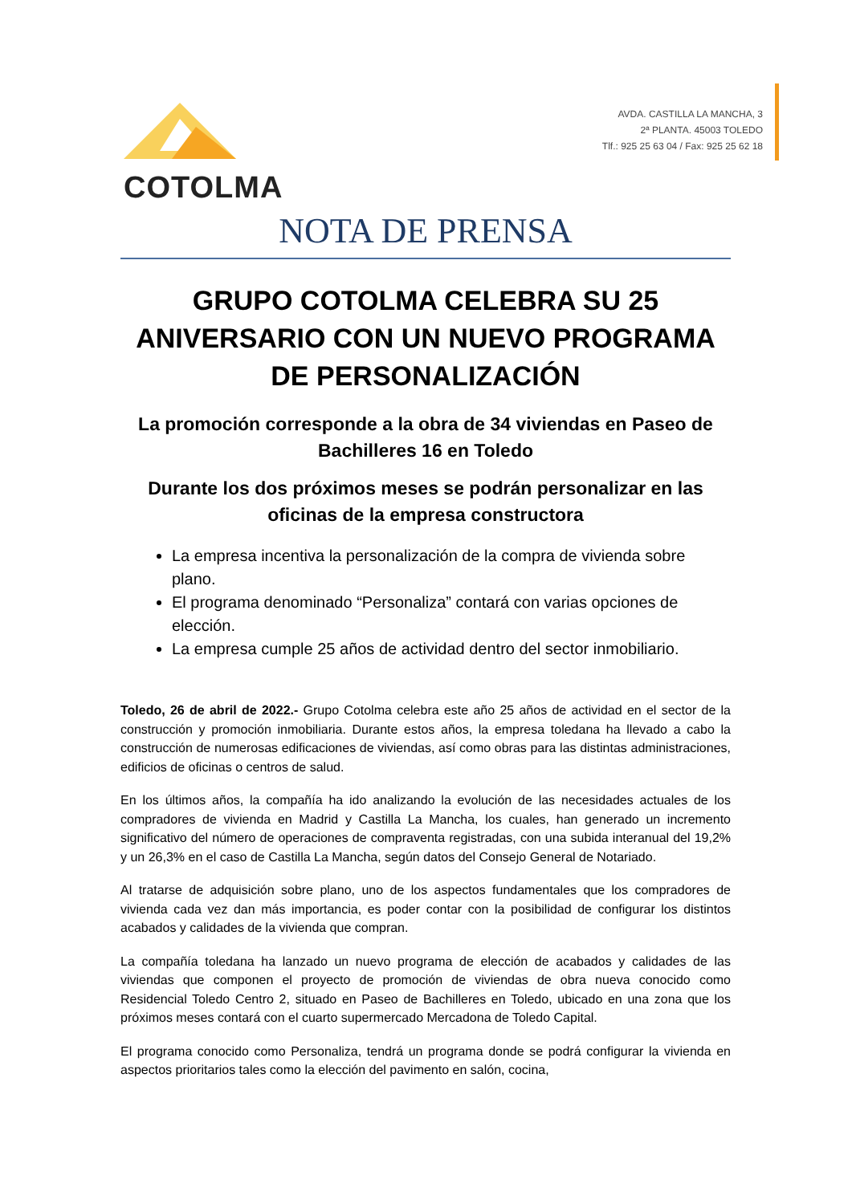COTOLMA
AVDA. CASTILLA LA MANCHA, 3
2ª PLANTA. 45003 TOLEDO
Tlf.: 925 25 63 04 / Fax: 925 25 62 18
NOTA DE PRENSA
GRUPO COTOLMA CELEBRA SU 25 ANIVERSARIO CON UN NUEVO PROGRAMA DE PERSONALIZACIÓN
La promoción corresponde a la obra de 34 viviendas en Paseo de Bachilleres 16 en Toledo
Durante los dos próximos meses se podrán personalizar en las oficinas de la empresa constructora
La empresa incentiva la personalización de la compra de vivienda sobre plano.
El programa denominado “Personaliza” contará con varias opciones de elección.
La empresa cumple 25 años de actividad dentro del sector inmobiliario.
Toledo, 26 de abril de 2022.- Grupo Cotolma celebra este año 25 años de actividad en el sector de la construcción y promoción inmobiliaria. Durante estos años, la empresa toledana ha llevado a cabo la construcción de numerosas edificaciones de viviendas, así como obras para las distintas administraciones, edificios de oficinas o centros de salud.
En los últimos años, la compañía ha ido analizando la evolución de las necesidades actuales de los compradores de vivienda en Madrid y Castilla La Mancha, los cuales, han generado un incremento significativo del número de operaciones de compraventa registradas, con una subida interanual del 19,2% y un 26,3% en el caso de Castilla La Mancha, según datos del Consejo General de Notariado.
Al tratarse de adquisición sobre plano, uno de los aspectos fundamentales que los compradores de vivienda cada vez dan más importancia, es poder contar con la posibilidad de configurar los distintos acabados y calidades de la vivienda que compran.
La compañía toledana ha lanzado un nuevo programa de elección de acabados y calidades de las viviendas que componen el proyecto de promoción de viviendas de obra nueva conocido como Residencial Toledo Centro 2, situado en Paseo de Bachilleres en Toledo, ubicado en una zona que los próximos meses contará con el cuarto supermercado Mercadona de Toledo Capital.
El programa conocido como Personaliza, tendrá un programa donde se podrá configurar la vivienda en aspectos prioritarios tales como la elección del pavimento en salón, cocina,